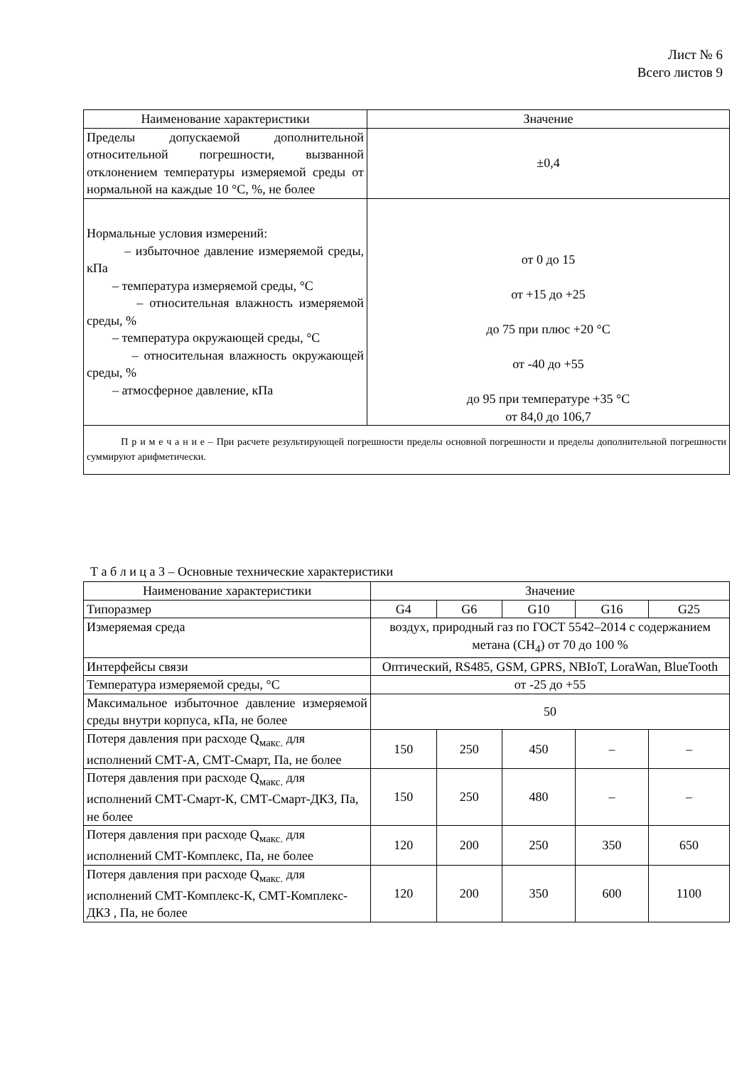Лист № 6
Всего листов 9
| Наименование характеристики | Значение |
| --- | --- |
| Пределы допускаемой дополнительной относительной погрешности, вызванной отклонением температуры измеряемой среды от нормальной на каждые 10 °С, %, не более | ±0,4 |
| Нормальные условия измерений: – избыточное давление измеряемой среды, кПа – температура измеряемой среды, °С – относительная влажность измеряемой среды, % – температура окружающей среды, °С – относительная влажность окружающей среды, % – атмосферное давление, кПа | от 0 до 15 от +15 до +25 до 75 при плюс +20 °С от -40 до +55 до 95 при температуре +35 °С от 84,0 до 106,7 |
| П р и м е ч а н и е – При расчете результирующей погрешности пределы основной погрешности и пределы дополнительной погрешности суммируют арифметически. | |
Т а б л и ц а 3 – Основные технические характеристики
| Наименование характеристики | Значение | | | | |
| --- | --- | --- | --- | --- | --- |
| Типоразмер | G4 | G6 | G10 | G16 | G25 |
| Измеряемая среда | воздух, природный газ по ГОСТ 5542–2014 с содержанием метана (CH<sub>4</sub>) от 70 до 100 % | | | | |
| Интерфейсы связи | Оптический, RS485, GSM, GPRS, NBIoT, LoraWan, BlueTooth | | | | |
| Температура измеряемой среды, °С | от -25 до +55 | | | | |
| Максимальное избыточное давление измеряемой среды внутри корпуса, кПа, не более | 50 | | | | |
| Потеря давления при расходе Q<sub>макс.</sub> для исполнений СМТ-А, СМТ-Смарт, Па, не более | 150 | 250 | 450 | – | – |
| Потеря давления при расходе Q<sub>макс.</sub> для исполнений СМТ-Смарт-К, СМТ-Смарт-ДКЗ, Па, не более | 150 | 250 | 480 | – | – |
| Потеря давления при расходе Q<sub>макс.</sub> для исполнений СМТ-Комплекс, Па, не более | 120 | 200 | 250 | 350 | 650 |
| Потеря давления при расходе Q<sub>макс.</sub> для исполнений СМТ-Комплекс-К, СМТ-Комплекс-ДКЗ , Па, не более | 120 | 200 | 350 | 600 | 1100 |